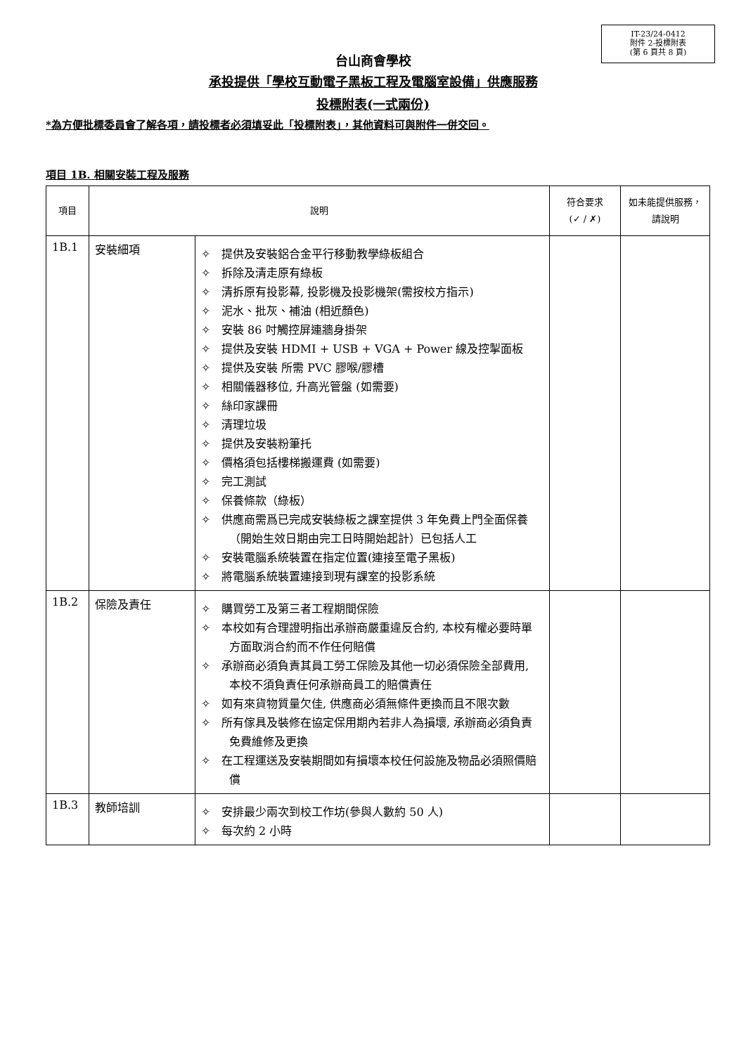IT-23/24-0412
附件 2-投標附表
(第 6 頁共 8 頁)
台山商會學校
承投提供「學校互動電子黑板工程及電腦室設備」供應服務
投標附表(一式兩份)
*為方便批標委員會了解各項，請投標者必須填妥此「投標附表」，其他資料可與附件一併交回。
項目 1B. 相關安裝工程及服務
| 項目 | 說明 | | 符合要求 (✓ / ✗) | 如未能提供服務，請說明 |
| --- | --- | --- | --- | --- |
| 1B.1 | 安裝細項 | ✧ 提供及安裝鋁合金平行移動教學綠板組合 ✧ 拆除及清走原有綠板 ✧ 清拆原有投影幕, 投影機及投影機架(需按校方指示) ✧ 泥水、批灰、補油 (相近顏色) ✧ 安裝 86 吋觸控屏連牆身掛架 ✧ 提供及安裝 HDMI + USB + VGA + Power 線及控掣面板 ✧ 提供及安裝 所需 PVC 膠喉/膠槽 ✧ 相關儀器移位, 升高光管盤 (如需要) ✧ 絲印家課冊 ✧ 清理垃圾 ✧ 提供及安裝粉筆托 ✧ 價格須包括樓梯搬運費 (如需要) ✧ 完工測試 ✧ 保養條款（綠板） ✧ 供應商需爲已完成安裝綠板之課室提供 3 年免費上門全面保養（開始生效日期由完工日時開始起計）已包括人工 ✧ 安裝電腦系統裝置在指定位置(連接至電子黑板) ✧ 將電腦系統裝置連接到現有課室的投影系統 | | |
| 1B.2 | 保險及責任 | ✧ 購買勞工及第三者工程期間保險 ✧ 本校如有合理證明指出承辦商嚴重違反合約, 本校有權必要時單方面取消合約而不作任何賠償 ✧ 承辦商必須負責其員工勞工保險及其他一切必須保險全部費用, 本校不須負責任何承辦商員工的賠償責任 ✧ 如有來貨物質量欠佳, 供應商必須無條件更換而且不限次數 ✧ 所有傢具及裝修在協定保用期內若非人為損壞, 承辦商必須負責免費維修及更換 ✧ 在工程運送及安裝期間如有損壞本校任何設施及物品必須照價賠償 | | |
| 1B.3 | 教師培訓 | ✧ 安排最少兩次到校工作坊(參與人數約 50 人) ✧ 每次約 2 小時 | | |